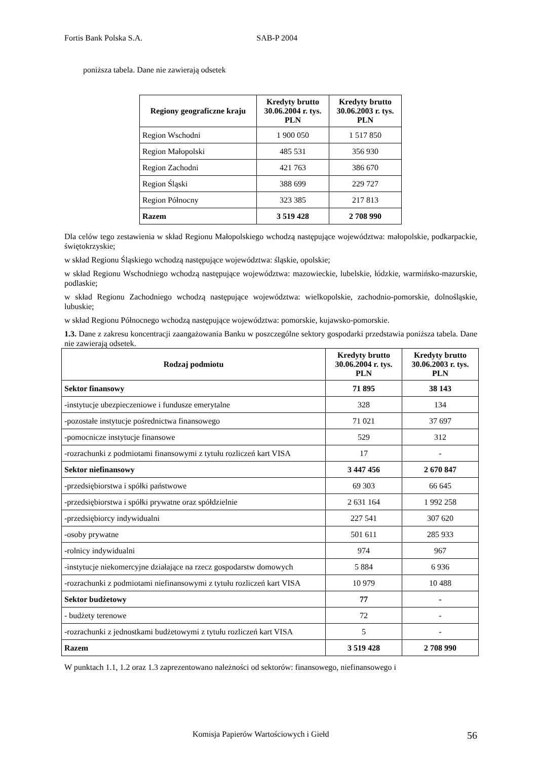Fortis Bank Polska S.A. SAB-P 2004
poniższa tabela. Dane nie zawierają odsetek
| Regiony geograficzne kraju | Kredyty brutto 30.06.2004 r. tys. PLN | Kredyty brutto 30.06.2003 r. tys. PLN |
| --- | --- | --- |
| Region Wschodni | 1 900 050 | 1 517 850 |
| Region Małopolski | 485 531 | 356 930 |
| Region Zachodni | 421 763 | 386 670 |
| Region Śląski | 388 699 | 229 727 |
| Region Północny | 323 385 | 217 813 |
| Razem | 3 519 428 | 2 708 990 |
Dla celów tego zestawienia w skład Regionu Małopolskiego wchodzą następujące województwa: małopolskie, podkarpackie, świętokrzyskie;
w skład Regionu Śląskiego wchodzą następujące województwa: śląskie, opolskie;
w skład Regionu Wschodniego wchodzą następujące województwa: mazowieckie, lubelskie, łódzkie, warmińsko-mazurskie, podlaskie;
w skład Regionu Zachodniego wchodzą następujące województwa: wielkopolskie, zachodnio-pomorskie, dolnośląskie, lubuskie;
w skład Regionu Północnego wchodzą następujące województwa: pomorskie, kujawsko-pomorskie.
1.3. Dane z zakresu koncentracji zaangażowania Banku w poszczególne sektory gospodarki przedstawia poniższa tabela. Dane nie zawierają odsetek.
| Rodzaj podmiotu | Kredyty brutto 30.06.2004 r. tys. PLN | Kredyty brutto 30.06.2003 r. tys. PLN |
| --- | --- | --- |
| Sektor finansowy | 71 895 | 38 143 |
| -instytucje ubezpieczeniowe i fundusze emerytalne | 328 | 134 |
| -pozostałe instytucje pośrednictwa finansowego | 71 021 | 37 697 |
| -pomocnicze instytucje finansowe | 529 | 312 |
| -rozrachunki z podmiotami finansowymi z tytułu rozliczeń kart VISA | 17 | - |
| Sektor niefinansowy | 3 447 456 | 2 670 847 |
| -przedsiębiorstwa i spółki państwowe | 69 303 | 66 645 |
| -przedsiębiorstwa i spółki prywatne oraz spółdzielnie | 2 631 164 | 1 992 258 |
| -przedsiębiorcy indywidualni | 227 541 | 307 620 |
| -osoby prywatne | 501 611 | 285 933 |
| -rolnicy indywidualni | 974 | 967 |
| -instytucje niekomercyjne działające na rzecz gospodarstw domowych | 5 884 | 6 936 |
| -rozrachunki z podmiotami niefinansowymi z tytułu rozliczeń kart VISA | 10 979 | 10 488 |
| Sektor budżetowy | 77 | - |
| - budżety terenowe | 72 | - |
| -rozrachunki z jednostkami budżetowymi z tytułu rozliczeń kart VISA | 5 | - |
| Razem | 3 519 428 | 2 708 990 |
W punktach 1.1, 1.2 oraz 1.3 zaprezentowano należności od sektorów: finansowego, niefinansowego i
Komisja Papierów Wartościowych i Giełd 56